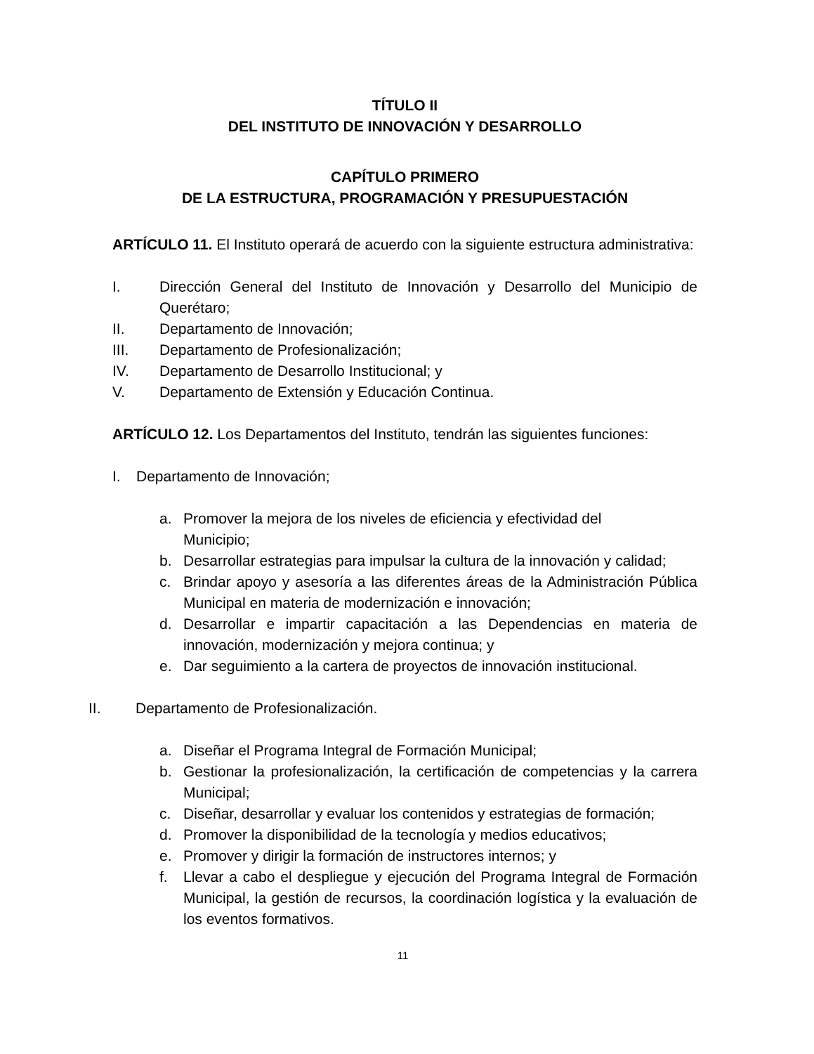TÍTULO II
DEL INSTITUTO DE INNOVACIÓN Y DESARROLLO
CAPÍTULO PRIMERO
DE LA ESTRUCTURA, PROGRAMACIÓN Y PRESUPUESTACIÓN
ARTÍCULO 11. El Instituto operará de acuerdo con la siguiente estructura administrativa:
I. Dirección General del Instituto de Innovación y Desarrollo del Municipio de Querétaro;
II. Departamento de Innovación;
III. Departamento de Profesionalización;
IV. Departamento de Desarrollo Institucional; y
V. Departamento de Extensión y Educación Continua.
ARTÍCULO 12. Los Departamentos del Instituto, tendrán las siguientes funciones:
I. Departamento de Innovación;
a. Promover la mejora de los niveles de eficiencia y efectividad del Municipio;
b. Desarrollar estrategias para impulsar la cultura de la innovación y calidad;
c. Brindar apoyo y asesoría a las diferentes áreas de la Administración Pública Municipal en materia de modernización e innovación;
d. Desarrollar e impartir capacitación a las Dependencias en materia de innovación, modernización y mejora continua; y
e. Dar seguimiento a la cartera de proyectos de innovación institucional.
II. Departamento de Profesionalización.
a. Diseñar el Programa Integral de Formación Municipal;
b. Gestionar la profesionalización, la certificación de competencias y la carrera Municipal;
c. Diseñar, desarrollar y evaluar los contenidos y estrategias de formación;
d. Promover la disponibilidad de la tecnología y medios educativos;
e. Promover y dirigir la formación de instructores internos; y
f. Llevar a cabo el despliegue y ejecución del Programa Integral de Formación Municipal, la gestión de recursos, la coordinación logística y la evaluación de los eventos formativos.
11